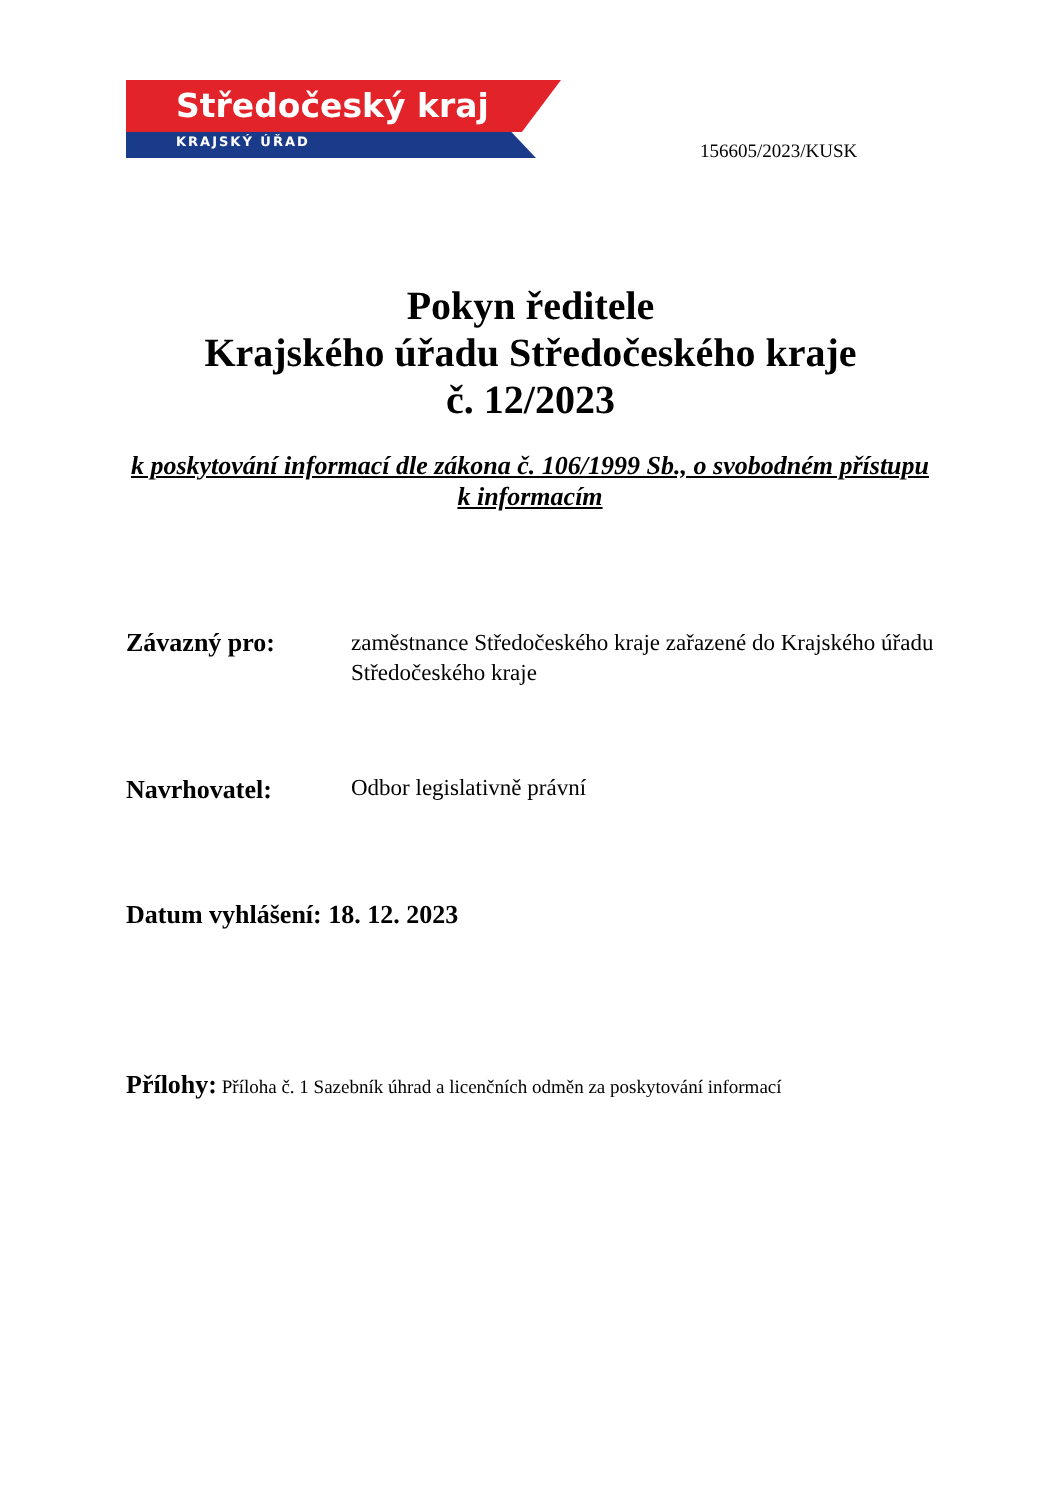Středočeský kraj
KRAJSKÝ ÚŘAD
156605/2023/KUSK
Pokyn ředitele
Krajského úřadu Středočeského kraje
č. 12/2023
k poskytování informací dle zákona č. 106/1999 Sb., o svobodném přístupu k informacím
Závazný pro: zaměstnance Středočeského kraje zařazené do Krajského úřadu Středočeského kraje
Navrhovatel: Odbor legislativně právní
Datum vyhlášení: 18. 12. 2023
Přílohy: Příloha č. 1 Sazebník úhrad a licenčních odměn za poskytování informací